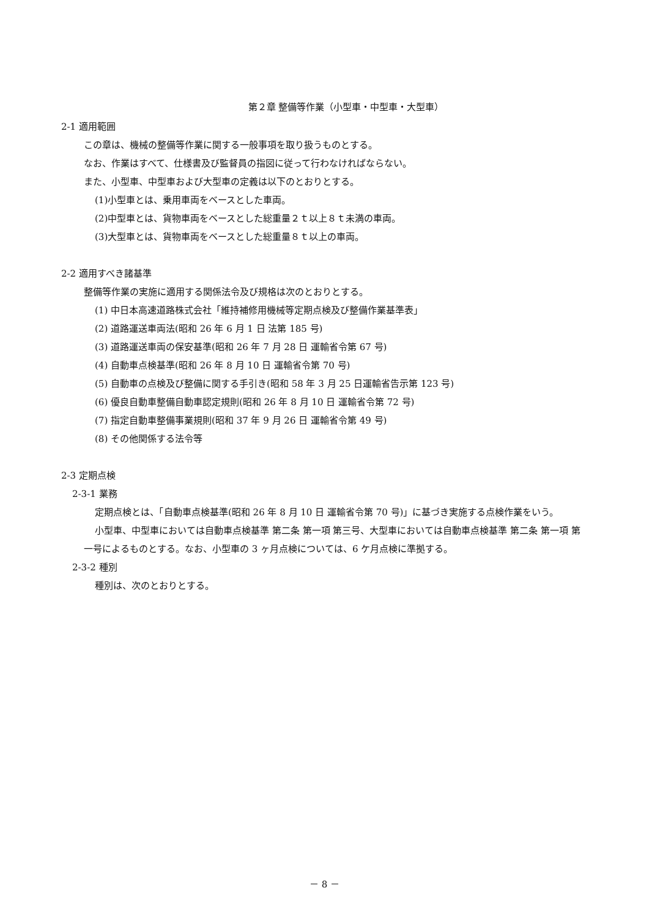第２章 整備等作業（小型車・中型車・大型車）
2-1 適用範囲
この章は、機械の整備等作業に関する一般事項を取り扱うものとする。
なお、作業はすべて、仕様書及び監督員の指図に従って行わなければならない。
また、小型車、中型車および大型車の定義は以下のとおりとする。
(1)小型車とは、乗用車両をベースとした車両。
(2)中型車とは、貨物車両をベースとした総重量２ｔ以上８ｔ未満の車両。
(3)大型車とは、貨物車両をベースとした総重量８ｔ以上の車両。
2-2 適用すべき諸基準
整備等作業の実施に適用する関係法令及び規格は次のとおりとする。
(1) 中日本高速道路株式会社「維持補修用機械等定期点検及び整備作業基準表」
(2) 道路運送車両法(昭和 26 年 6 月 1 日 法第 185 号)
(3) 道路運送車両の保安基準(昭和 26 年 7 月 28 日 運輸省令第 67 号)
(4) 自動車点検基準(昭和 26 年 8 月 10 日 運輸省令第 70 号)
(5) 自動車の点検及び整備に関する手引き(昭和 58 年 3 月 25 日運輸省告示第 123 号)
(6) 優良自動車整備自動車認定規則(昭和 26 年 8 月 10 日 運輸省令第 72 号)
(7) 指定自動車整備事業規則(昭和 37 年 9 月 26 日 運輸省令第 49 号)
(8) その他関係する法令等
2-3 定期点検
2-3-1 業務
定期点検とは、「自動車点検基準(昭和 26 年 8 月 10 日 運輸省令第 70 号)」に基づき実施する点検作業をいう。
小型車、中型車においては自動車点検基準 第二条 第一項 第三号、大型車においては自動車点検基準 第二条 第一項 第一号によるものとする。なお、小型車の 3 ヶ月点検については、6 ケ月点検に準拠する。
2-3-2 種別
種別は、次のとおりとする。
－ 8 －